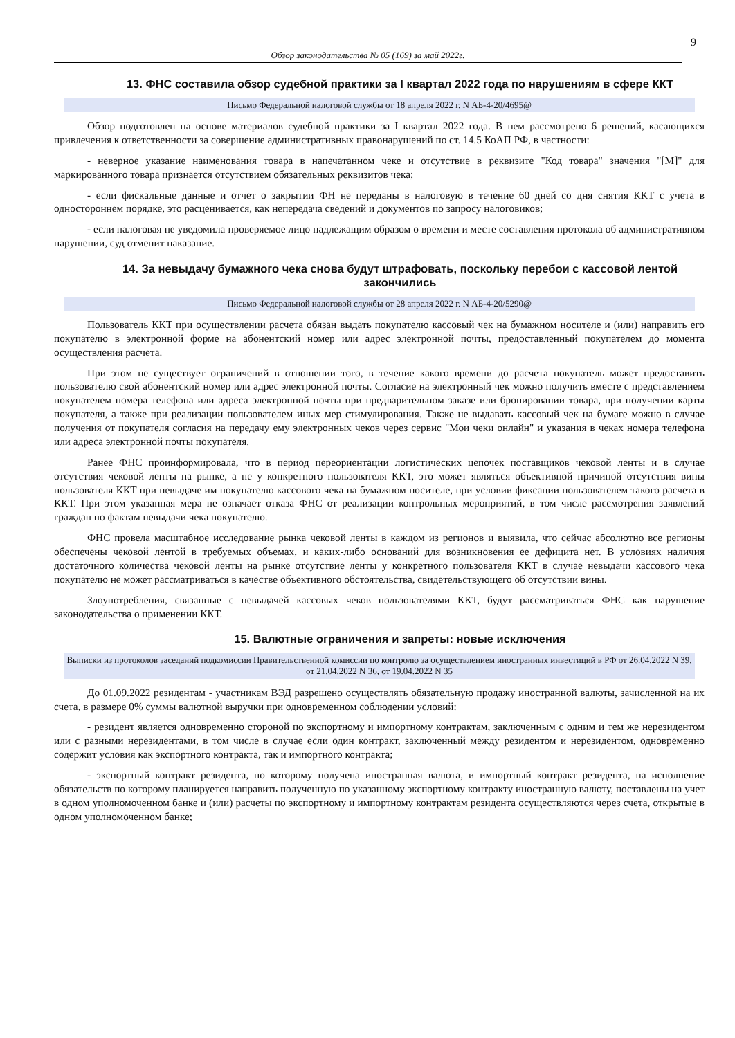9
Обзор законодательства № 05 (169) за май 2022г.
13. ФНС составила обзор судебной практики за I квартал 2022 года по нарушениям в сфере ККТ
Письмо Федеральной налоговой службы от 18 апреля 2022 г. N АБ-4-20/4695@
Обзор подготовлен на основе материалов судебной практики за I квартал 2022 года. В нем рассмотрено 6 решений, касающихся привлечения к ответственности за совершение административных правонарушений по ст. 14.5 КоАП РФ, в частности:
- неверное указание наименования товара в напечатанном чеке и отсутствие в реквизите "Код товара" значения "[М]" для маркированного товара признается отсутствием обязательных реквизитов чека;
- если фискальные данные и отчет о закрытии ФН не переданы в налоговую в течение 60 дней со дня снятия ККТ с учета в одностороннем порядке, это расценивается, как непередача сведений и документов по запросу налоговиков;
- если налоговая не уведомила проверяемое лицо надлежащим образом о времени и месте составления протокола об административном нарушении, суд отменит наказание.
14. За невыдачу бумажного чека снова будут штрафовать, поскольку перебои с кассовой лентой закончились
Письмо Федеральной налоговой службы от 28 апреля 2022 г. N АБ-4-20/5290@
Пользователь ККТ при осуществлении расчета обязан выдать покупателю кассовый чек на бумажном носителе и (или) направить его покупателю в электронной форме на абонентский номер или адрес электронной почты, предоставленный покупателем до момента осуществления расчета.
При этом не существует ограничений в отношении того, в течение какого времени до расчета покупатель может предоставить пользователю свой абонентский номер или адрес электронной почты. Согласие на электронный чек можно получить вместе с представлением покупателем номера телефона или адреса электронной почты при предварительном заказе или бронировании товара, при получении карты покупателя, а также при реализации пользователем иных мер стимулирования. Также не выдавать кассовый чек на бумаге можно в случае получения от покупателя согласия на передачу ему электронных чеков через сервис "Мои чеки онлайн" и указания в чеках номера телефона или адреса электронной почты покупателя.
Ранее ФНС проинформировала, что в период переориентации логистических цепочек поставщиков чековой ленты и в случае отсутствия чековой ленты на рынке, а не у конкретного пользователя ККТ, это может являться объективной причиной отсутствия вины пользователя ККТ при невыдаче им покупателю кассового чека на бумажном носителе, при условии фиксации пользователем такого расчета в ККТ. При этом указанная мера не означает отказа ФНС от реализации контрольных мероприятий, в том числе рассмотрения заявлений граждан по фактам невыдачи чека покупателю.
ФНС провела масштабное исследование рынка чековой ленты в каждом из регионов и выявила, что сейчас абсолютно все регионы обеспечены чековой лентой в требуемых объемах, и каких-либо оснований для возникновения ее дефицита нет. В условиях наличия достаточного количества чековой ленты на рынке отсутствие ленты у конкретного пользователя ККТ в случае невыдачи кассового чека покупателю не может рассматриваться в качестве объективного обстоятельства, свидетельствующего об отсутствии вины.
Злоупотребления, связанные с невыдачей кассовых чеков пользователями ККТ, будут рассматриваться ФНС как нарушение законодательства о применении ККТ.
15. Валютные ограничения и запреты: новые исключения
Выписки из протоколов заседаний подкомиссии Правительственной комиссии по контролю за осуществлением иностранных инвестиций в РФ от 26.04.2022 N 39, от 21.04.2022 N 36, от 19.04.2022 N 35
До 01.09.2022 резидентам - участникам ВЭД разрешено осуществлять обязательную продажу иностранной валюты, зачисленной на их счета, в размере 0% суммы валютной выручки при одновременном соблюдении условий:
- резидент является одновременно стороной по экспортному и импортному контрактам, заключенным с одним и тем же нерезидентом или с разными нерезидентами, в том числе в случае если один контракт, заключенный между резидентом и нерезидентом, одновременно содержит условия как экспортного контракта, так и импортного контракта;
- экспортный контракт резидента, по которому получена иностранная валюта, и импортный контракт резидента, на исполнение обязательств по которому планируется направить полученную по указанному экспортному контракту иностранную валюту, поставлены на учет в одном уполномоченном банке и (или) расчеты по экспортному и импортному контрактам резидента осуществляются через счета, открытые в одном уполномоченном банке;